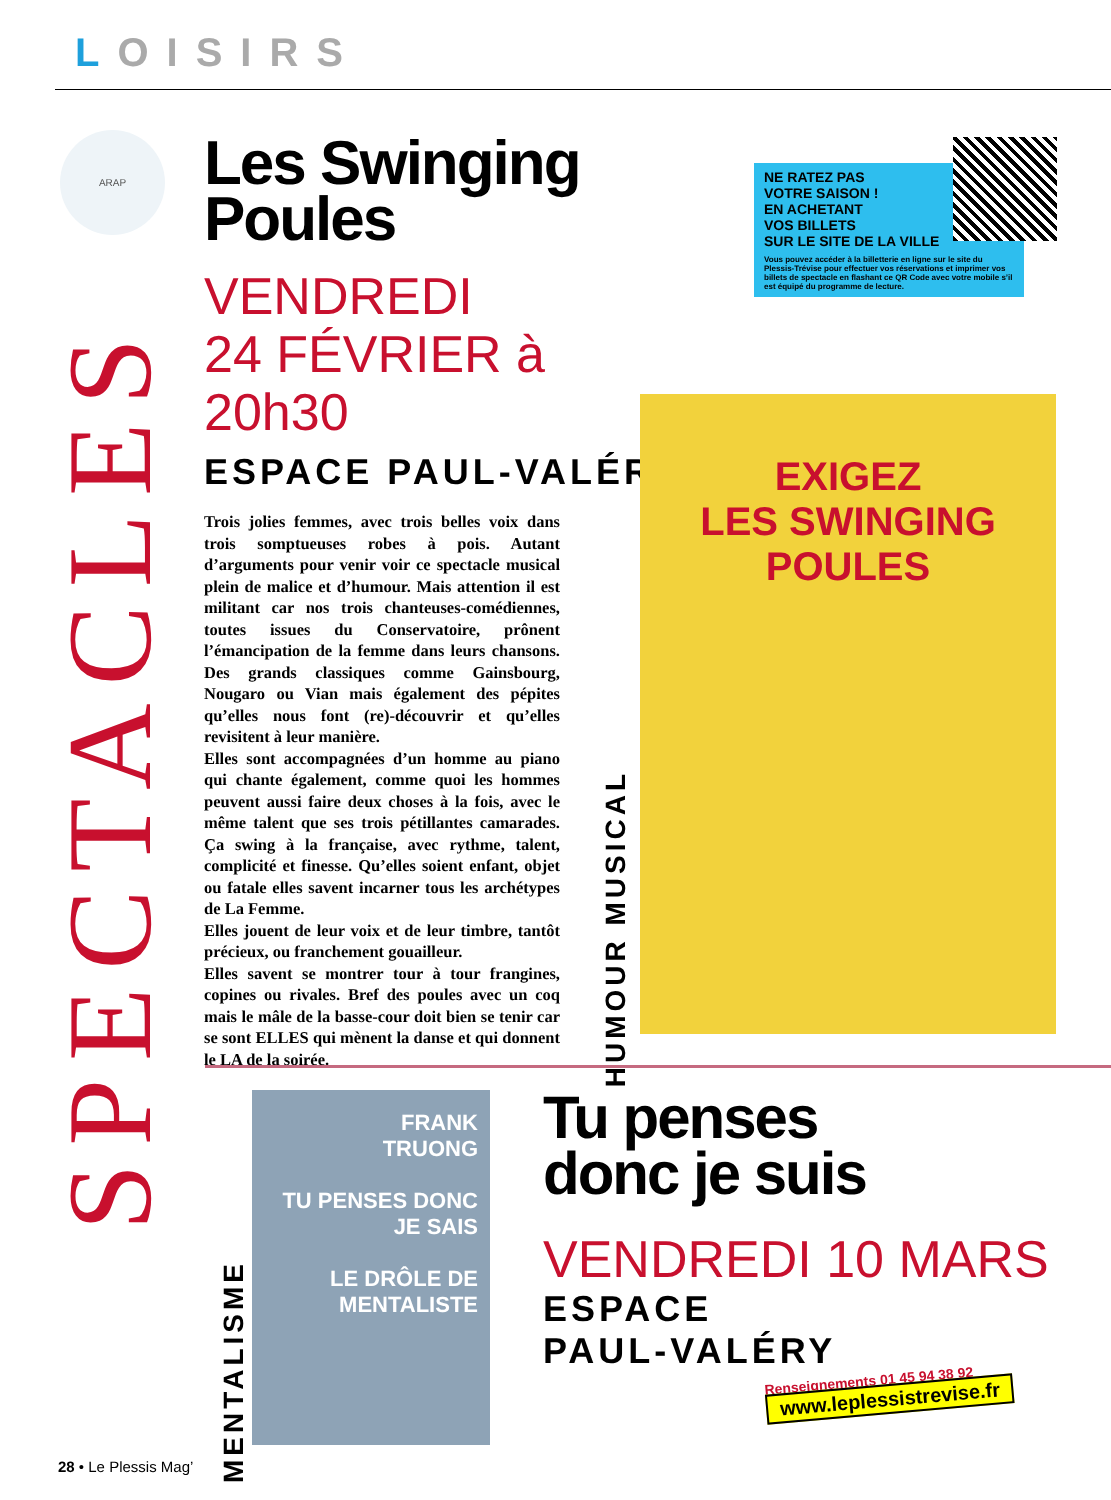LOISIRS
ARAP
SPECTACLES
Les Swinging Poules
VENDREDI
24 FÉVRIER à 20h30
ESPACE PAUL-VALÉRY
Trois jolies femmes, avec trois belles voix dans trois somptueuses robes à pois. Autant d’arguments pour venir voir ce spectacle musical plein de malice et d’humour. Mais attention il est militant car nos trois chanteuses-comédiennes, toutes issues du Conservatoire, prônent l’émancipation de la femme dans leurs chansons. Des grands classiques comme Gainsbourg, Nougaro ou Vian mais également des pépites qu’elles nous font (re)-découvrir et qu’elles revisitent à leur manière.
Elles sont accompagnées d’un homme au piano qui chante également, comme quoi les hommes peuvent aussi faire deux choses à la fois, avec le même talent que ses trois pétillantes camarades. Ça swing à la française, avec rythme, talent, complicité et finesse. Qu’elles soient enfant, objet ou fatale elles savent incarner tous les archétypes de La Femme.
Elles jouent de leur voix et de leur timbre, tantôt précieux, ou franchement gouailleur.
Elles savent se montrer tour à tour frangines, copines ou rivales. Bref des poules avec un coq mais le mâle de la basse-cour doit bien se tenir car se sont ELLES qui mènent la danse et qui donnent le LA de la soirée.
NE RATEZ PAS
VOTRE SAISON !
EN ACHETANT
VOS BILLETS
SUR LE SITE DE LA VILLE
Vous pouvez accéder à la billetterie en ligne sur le site du Plessis-Trévise pour effectuer vos réservations et imprimer vos billets de spectacle en flashant ce QR Code avec votre mobile s’il est équipé du programme de lecture.
HUMOUR MUSICAL
EXIGEZ
LES SWINGING POULES
MENTALISME
FRANK
TRUONG
TU PENSES DONC JE SAIS
LE DRÔLE DE MENTALISTE
Tu penses
donc je suis
VENDREDI 10 MARS
ESPACE
PAUL-VALÉRY
Renseignements 01 45 94 38 92
www.leplessistrevise.fr
28 • Le Plessis Mag’